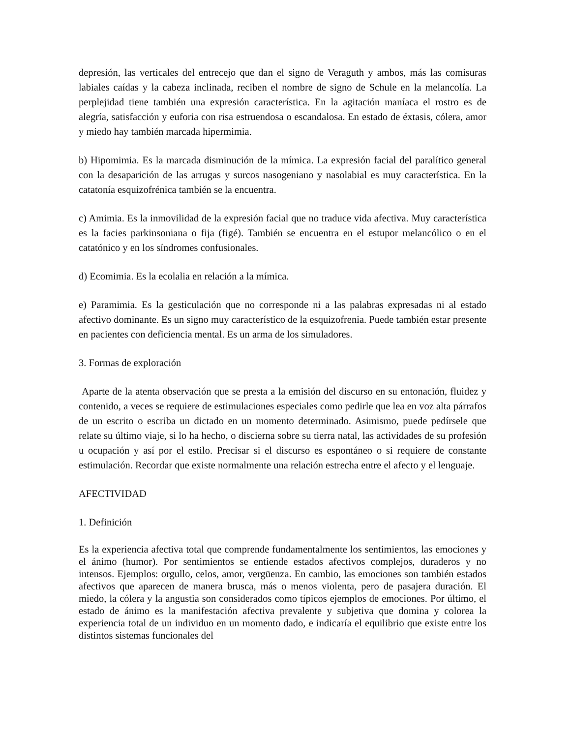depresión, las verticales del entrecejo que dan el signo de Veraguth y ambos, más las comisuras labiales caídas y la cabeza inclinada, reciben el nombre de signo de Schule en la melancolía. La perplejidad tiene también una expresión característica. En la agitación maníaca el rostro es de alegría, satisfacción y euforia con risa estruendosa o escandalosa. En estado de éxtasis, cólera, amor y miedo hay también marcada hipermimia.
b) Hipomimia. Es la marcada disminución de la mímica. La expresión facial del paralítico general con la desaparición de las arrugas y surcos nasogeniano y nasolabial es muy característica. En la catatonía esquizofrénica también se la encuentra.
c) Amimia. Es la inmovilidad de la expresión facial que no traduce vida afectiva. Muy característica es la facies parkinsoniana o fija (figé). También se encuentra en el estupor melancólico o en el catatónico y en los síndromes confusionales.
d) Ecomimia. Es la ecolalia en relación a la mímica.
e) Paramimia. Es la gesticulación que no corresponde ni a las palabras expresadas ni al estado afectivo dominante. Es un signo muy característico de la esquizofrenia. Puede también estar presente en pacientes con deficiencia mental. Es un arma de los simuladores.
3. Formas de exploración
Aparte de la atenta observación que se presta a la emisión del discurso en su entonación, fluidez y contenido, a veces se requiere de estimulaciones especiales como pedirle que lea en voz alta párrafos de un escrito o escriba un dictado en un momento determinado. Asimismo, puede pedírsele que relate su último viaje, si lo ha hecho, o discierna sobre su tierra natal, las actividades de su profesión u ocupación y así por el estilo. Precisar si el discurso es espontáneo o si requiere de constante estimulación. Recordar que existe normalmente una relación estrecha entre el afecto y el lenguaje.
AFECTIVIDAD
1. Definición
Es la experiencia afectiva total que comprende fundamentalmente los sentimientos, las emociones y el ánimo (humor). Por sentimientos se entiende estados afectivos complejos, duraderos y no intensos. Ejemplos: orgullo, celos, amor, vergüenza. En cambio, las emociones son también estados afectivos que aparecen de manera brusca, más o menos violenta, pero de pasajera duración. El miedo, la cólera y la angustia son considerados como típicos ejemplos de emociones. Por último, el estado de ánimo es la manifestación afectiva prevalente y subjetiva que domina y colorea la experiencia total de un individuo en un momento dado, e indicaría el equilibrio que existe entre los distintos sistemas funcionales del